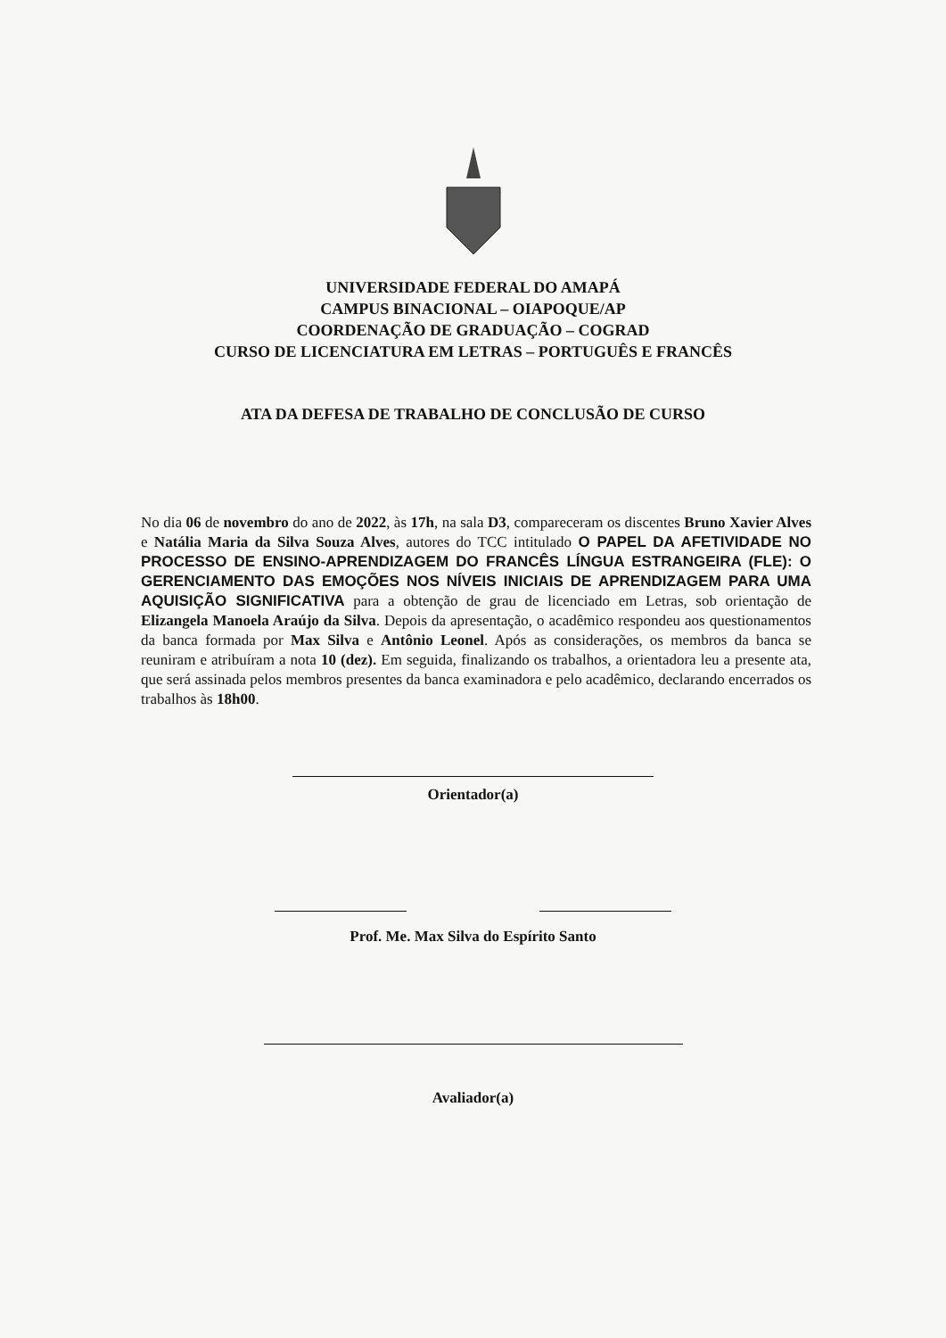UNIVERSIDADE FEDERAL DO AMAPÁ
CAMPUS BINACIONAL – OIAPOQUE/AP
COORDENAÇÃO DE GRADUAÇÃO – COGRAD
CURSO DE LICENCIATURA EM LETRAS – PORTUGUÊS E FRANCÊS
ATA DA DEFESA DE TRABALHO DE CONCLUSÃO DE CURSO
No dia 06 de novembro do ano de 2022, às 17h, na sala D3, compareceram os discentes Bruno Xavier Alves e Natália Maria da Silva Souza Alves, autores do TCC intitulado O PAPEL DA AFETIVIDADE NO PROCESSO DE ENSINO-APRENDIZAGEM DO FRANCÊS LÍNGUA ESTRANGEIRA (FLE): O GERENCIAMENTO DAS EMOÇÕES NOS NÍVEIS INICIAIS DE APRENDIZAGEM PARA UMA AQUISIÇÃO SIGNIFICATIVA para a obtenção de grau de licenciado em Letras, sob orientação de Elizangela Manoela Araújo da Silva. Depois da apresentação, o acadêmico respondeu aos questionamentos da banca formada por Max Silva e Antônio Leonel. Após as considerações, os membros da banca se reuniram e atribuíram a nota 10 (dez). Em seguida, finalizando os trabalhos, a orientadora leu a presente ata, que será assinada pelos membros presentes da banca examinadora e pelo acadêmico, declarando encerrados os trabalhos às 18h00.
Orientador(a)
Prof. Me. Max Silva do Espírito Santo
Avaliador(a)